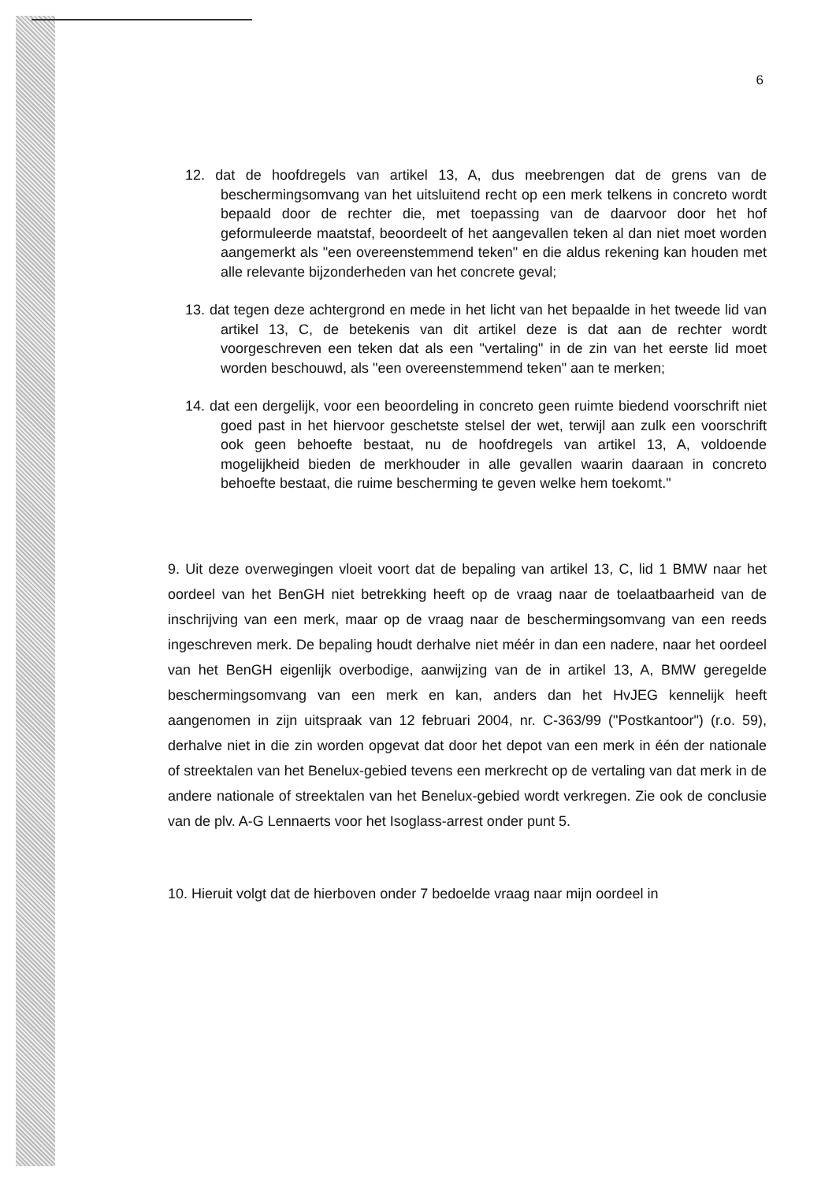6
12. dat de hoofdregels van artikel 13, A, dus meebrengen dat de grens van de beschermingsomvang van het uitsluitend recht op een merk telkens in concreto wordt bepaald door de rechter die, met toepassing van de daarvoor door het hof geformuleerde maatstaf, beoordeelt of het aangevallen teken al dan niet moet worden aangemerkt als "een overeenstemmend teken" en die aldus rekening kan houden met alle relevante bijzonderheden van het concrete geval;
13. dat tegen deze achtergrond en mede in het licht van het bepaalde in het tweede lid van artikel 13, C, de betekenis van dit artikel deze is dat aan de rechter wordt voorgeschreven een teken dat als een "vertaling" in de zin van het eerste lid moet worden beschouwd, als "een overeenstemmend teken" aan te merken;
14. dat een dergelijk, voor een beoordeling in concreto geen ruimte biedend voorschrift niet goed past in het hiervoor geschetste stelsel der wet, terwijl aan zulk een voorschrift ook geen behoefte bestaat, nu de hoofdregels van artikel 13, A, voldoende mogelijkheid bieden de merkhouder in alle gevallen waarin daaraan in concreto behoefte bestaat, die ruime bescherming te geven welke hem toekomt."
9. Uit deze overwegingen vloeit voort dat de bepaling van artikel 13, C, lid 1 BMW naar het oordeel van het BenGH niet betrekking heeft op de vraag naar de toelaatbaarheid van de inschrijving van een merk, maar op de vraag naar de beschermingsomvang van een reeds ingeschreven merk. De bepaling houdt derhalve niet méér in dan een nadere, naar het oordeel van het BenGH eigenlijk overbodige, aanwijzing van de in artikel 13, A, BMW geregelde beschermingsomvang van een merk en kan, anders dan het HvJEG kennelijk heeft aangenomen in zijn uitspraak van 12 februari 2004, nr. C-363/99 ("Postkantoor") (r.o. 59), derhalve niet in die zin worden opgevat dat door het depot van een merk in één der nationale of streektalen van het Benelux-gebied tevens een merkrecht op de vertaling van dat merk in de andere nationale of streektalen van het Benelux-gebied wordt verkregen. Zie ook de conclusie van de plv. A-G Lennaerts voor het Isoglass-arrest onder punt 5.
10. Hieruit volgt dat de hierboven onder 7 bedoelde vraag naar mijn oordeel in